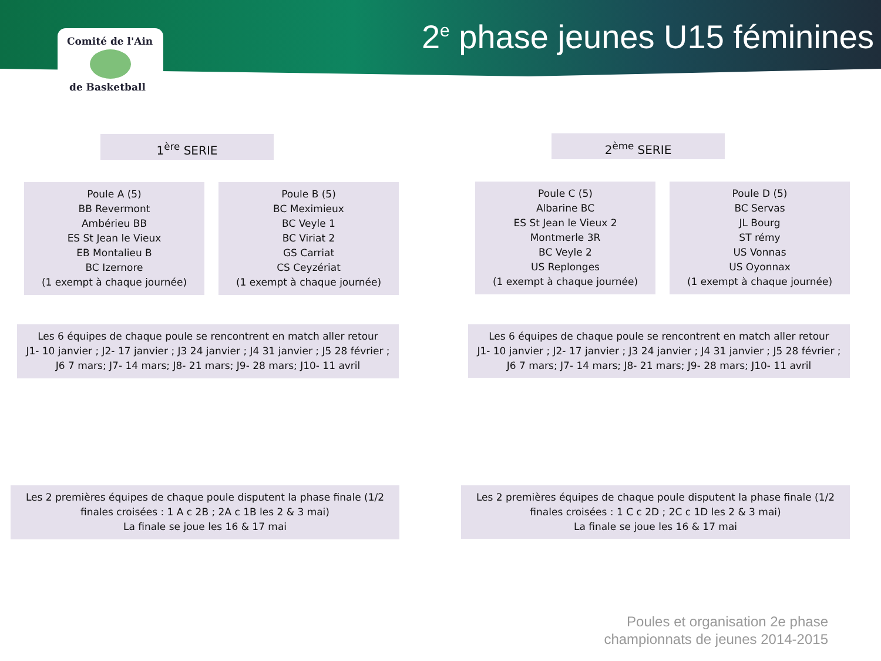Comité de l'Ain
de Basketball
2<sup>e</sup> phase jeunes U15 féminines
1<sup>ère</sup> SERIE 2<sup>ème</sup> SERIE
Poule A (5)
BB Revermont
Ambérieu BB
ES St Jean le Vieux
EB Montalieu B
BC Izernore
(1 exempt à chaque journée)
Poule B (5)
BC Meximieux
BC Veyle 1
BC Viriat 2
GS Carriat
CS Ceyzériat
(1 exempt à chaque journée)
Poule C (5)
Albarine BC
ES St Jean le Vieux 2
Montmerle 3R
BC Veyle 2
US Replonges
(1 exempt à chaque journée)
Poule D (5)
BC Servas
JL Bourg
ST rémy
US Vonnas
US Oyonnax
(1 exempt à chaque journée)
Les 6 équipes de chaque poule se rencontrent en match aller retour
J1- 10 janvier ; J2- 17 janvier ; J3 24 janvier ; J4 31 janvier ; J5 28 février ;
J6 7 mars; J7- 14 mars; J8- 21 mars; J9- 28 mars; J10- 11 avril
Les 6 équipes de chaque poule se rencontrent en match aller retour
J1- 10 janvier ; J2- 17 janvier ; J3 24 janvier ; J4 31 janvier ; J5 28 février ;
J6 7 mars; J7- 14 mars; J8- 21 mars; J9- 28 mars; J10- 11 avril
Les 2 premières équipes de chaque poule disputent la phase finale (1/2
finales croisées : 1 A c 2B ; 2A c 1B les 2 & 3 mai)
La finale se joue les 16 & 17 mai
Les 2 premières équipes de chaque poule disputent la phase finale (1/2
finales croisées : 1 C c 2D ; 2C c 1D les 2 & 3 mai)
La finale se joue les 16 & 17 mai
Poules et organisation 2e phase
championnats de jeunes 2014-2015